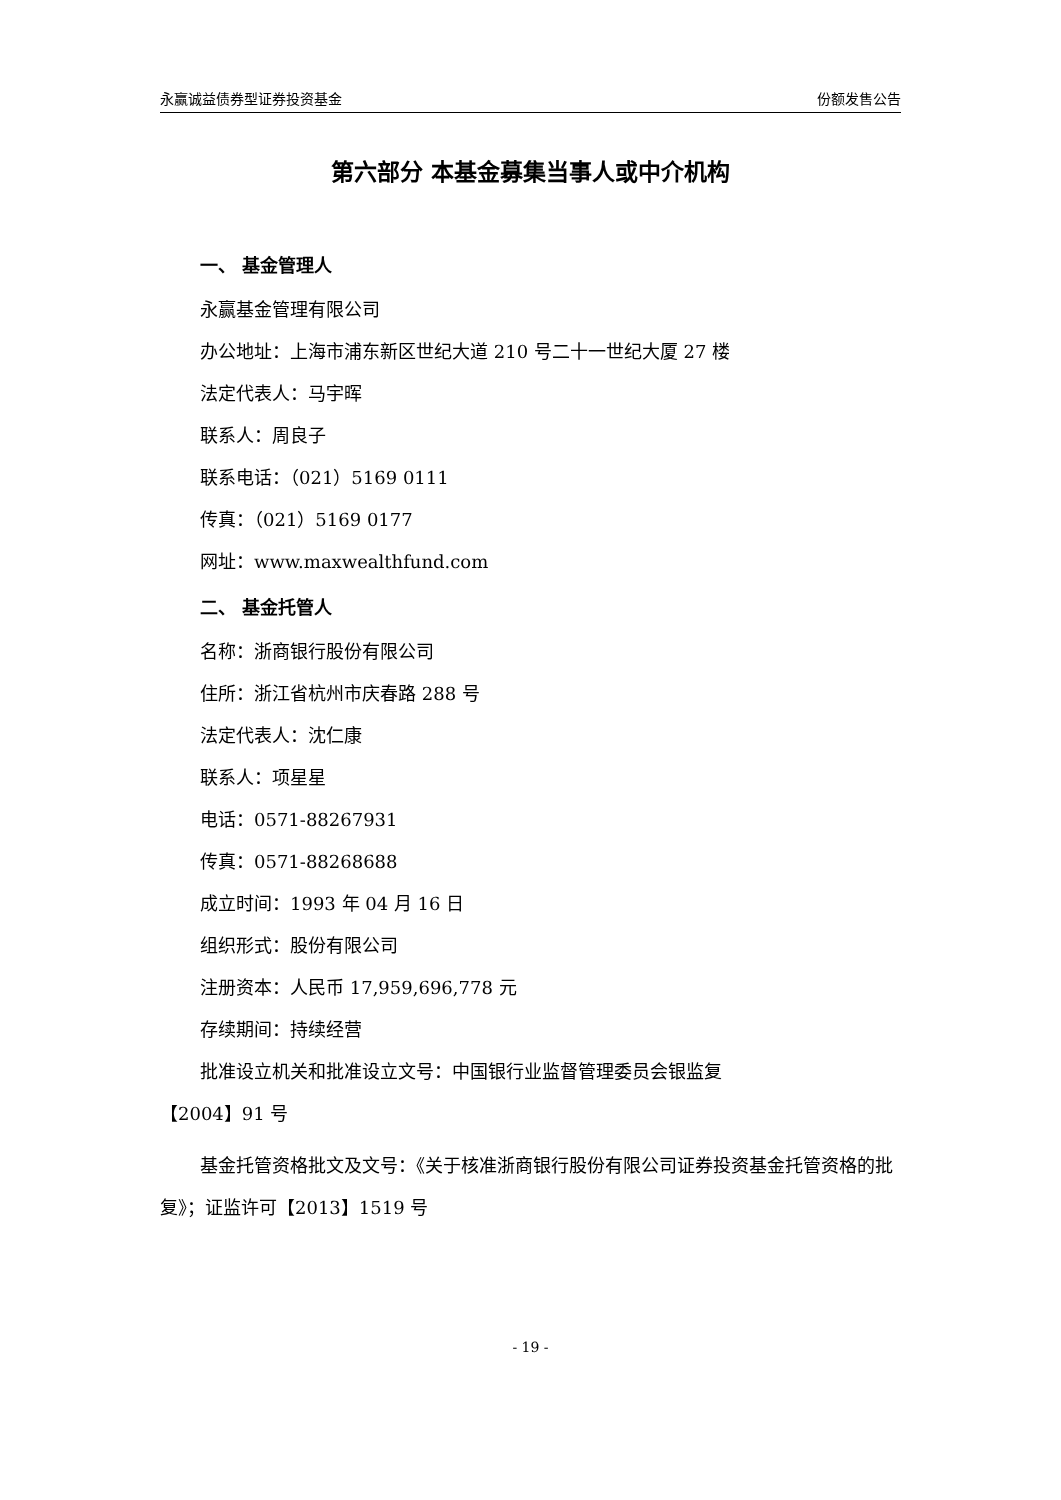永赢诚益债券型证券投资基金 份额发售公告
第六部分 本基金募集当事人或中介机构
一、 基金管理人
永赢基金管理有限公司
办公地址：上海市浦东新区世纪大道 210 号二十一世纪大厦 27 楼
法定代表人：马宇晖
联系人：周良子
联系电话：（021）5169 0111
传真：（021）5169 0177
网址：www.maxwealthfund.com
二、 基金托管人
名称：浙商银行股份有限公司
住所：浙江省杭州市庆春路 288 号
法定代表人：沈仁康
联系人：项星星
电话：0571-88267931
传真：0571-88268688
成立时间：1993 年 04 月 16 日
组织形式：股份有限公司
注册资本：人民币 17,959,696,778 元
存续期间：持续经营
批准设立机关和批准设立文号：中国银行业监督管理委员会银监复
【2004】91 号
基金托管资格批文及文号：《关于核准浙商银行股份有限公司证券投资基金托管资格的批复》；证监许可【2013】1519 号
- 19 -